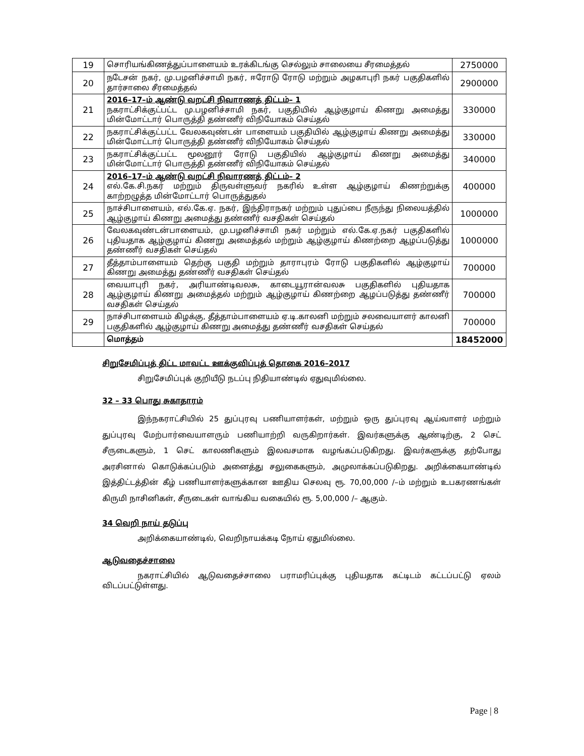| 19 | சொரியங்கிணத்துப்பாளையம் உரக்கிடங்கு செல்லும் சாலையை சீரமைத்தல் | 2750000 |
| 20 | நடேசன் நகர், மு.பழனிச்சாமி நகர், ஈரோடு ரோடு மற்றும் அழகாபுரி நகர் பகுதிகளில் தார்சாலை சீரமைத்தல் | 2900000 |
| 21 | 2016–17–ம் ஆண்டு வறட்சி நிவாரணத் திட்டம்– 1 நகராட்சிக்குட்பட்ட மு.பழனிச்சாமி நகர், பகுதியில் ஆழ்குழாய் கிணறு அமைத்து மின்மோட்டார் பொருத்தி தண்ணீர் விநியோகம் செய்தல் | 330000 |
| 22 | நகராட்சிக்குட்பட்ட வேலகவுண்டன் பாளையம் பகுதியில் ஆழ்குழாய் கிணறு அமைத்து மின்மோட்டார் பொருத்தி தண்ணீர் விநியோகம் செய்தல் | 330000 |
| 23 | நகராட்சிக்குட்பட்ட மூலனூர் ரோடு பகுதியில் ஆழ்குழாய் கிணறு அமைத்து மின்மோட்டார் பொருத்தி தண்ணீர் விநியோகம் செய்தல் | 340000 |
| 24 | 2016–17–ம் ஆண்டு வறட்சி நிவாரணத் திட்டம்– 2 எல்.கே.சி.நகர் மற்றும் திருவள்ளுவர் நகரில் உள்ள ஆழ்குழாய் கிணற்றுக்கு காற்றழுத்த மின்மோட்டார் பொருத்துதல் | 400000 |
| 25 | நாச்சிபாளையம், எல்.கே.ஏ. நகர், இந்திராநகர் மற்றும் புதுப்பை நீருந்து நிலையத்தில் ஆழ்குழாய் கிணறு அமைத்து தண்ணீர் வசதிகள் செய்தல் | 1000000 |
| 26 | வேலகவுண்டன்பாளையம், மு.பழனிச்சாமி நகர் மற்றும் எல்.கே.ஏ.நகர் பகுதிகளில் புதியதாக ஆழ்குழாய் கிணறு அமைத்தல் மற்றும் ஆழ்குழாய் கிணற்றை ஆழப்படுத்து தண்ணீர் வசதிகள் செய்தல் | 1000000 |
| 27 | தீத்தாம்பாளையம் தெற்கு பகுதி மற்றும் தாராபுரம் ரோடு பகுதிகளில் ஆழ்குழாய் கிணறு அமைத்து தண்ணீர் வசதிகள் செய்தல் | 700000 |
| 28 | வையாபுரி நகர், அரியாண்டிவலசு, காடையூரான்வலசு பகுதிகளில் புதியதாக ஆழ்குழாய் கிணறு அமைத்தல் மற்றும் ஆழ்குழாய் கிணற்றை ஆழப்படுத்து தண்ணீர் வசதிகள் செய்தல் | 700000 |
| 29 | நாச்சிபாளையம் கிழக்கு, தீத்தாம்பாளையம் ஏ.டி.காலனி மற்றும் சலவையாளர் காலனி பகுதிகளில் ஆழ்குழாய் கிணறு அமைத்து தண்ணீர் வசதிகள் செய்தல் | 700000 |
| | மொத்தம் | 18452000 |
சிறுசேமிப்புத் திட்ட மாவட்ட ஊக்குவிப்புத் தொகை 2016–2017
சிறுசேமிப்புக் குறியீடு நடப்பு நிதியாண்டில் ஏதுவுமில்லை.
32 – 33 பொது சுகாதாரம்
இந்நகராட்சியில் 25 துப்புரவு பணியாளர்கள், மற்றும் ஒரு துப்புரவு ஆய்வாளர் மற்றும் துப்புரவு மேற்பார்வையாளரும் பணியாற்றி வருகிறார்கள். இவர்களுக்கு ஆண்டிற்கு, 2 செட் சீருடைகளும், 1 செட் காலணிகளும் இலவசமாக வழங்கப்படுகிறது. இவர்களுக்கு தற்போது அரசினால் கொடுக்கப்படும் அனைத்து சலுகைகளும், அமுலாக்கப்படுகிறது. அறிக்கையாண்டில் இத்திட்டத்தின் கீழ் பணியாளர்களுக்கான ஊதிய செலவு ரூ. 70,00,000 /–ம் மற்றும் உபகரணங்கள் கிருமி நாசினிகள், சீருடைகள் வாங்கிய வகையில் ரூ. 5,00,000 /– ஆகும்.
34 வெறி நாய் தடுப்பு
அறிக்கையாண்டில், வெறிநாயக்கடி நோய் ஏதுமில்லை.
ஆடுவதைச்சாலை
நகராட்சியில் ஆடுவதைச்சாலை பராமரிப்புக்கு புதியதாக கட்டிடம் கட்டப்பட்டு ஏலம் விடப்பட்டுள்ளது.
Page | 8